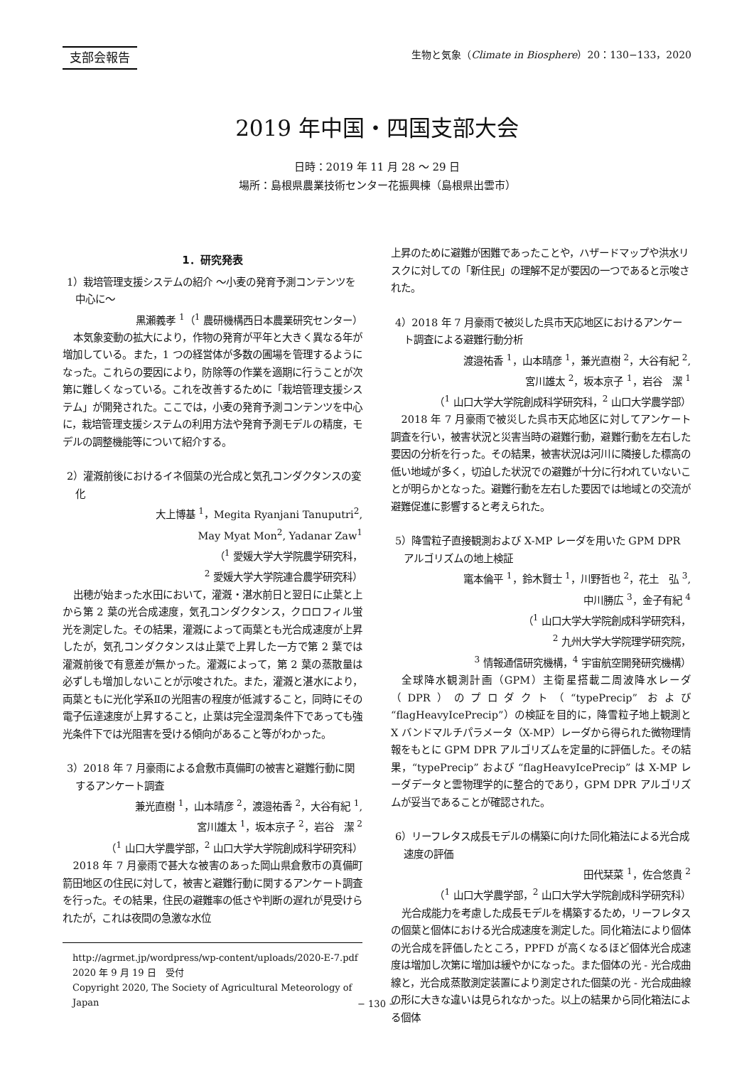支部会報告 生物と気象（Climate in Biosphere）20：130−133，2020
2019 年中国・四国支部大会
日時：2019 年 11 月 28 〜 29 日
場所：島根県農業技術センター花振興棟（島根県出雲市）
1．研究発表
1）栽培管理支援システムの紹介 〜小麦の発育予測コンテンツを中心に〜
黒瀬義孝 <sup>1</sup>（<sup>1</sup> 農研機構西日本農業研究センター）
本気象変動の拡大により，作物の発育が平年と大きく異なる年が増加している。また，1 つの経営体が多数の圃場を管理するようになった。これらの要因により，防除等の作業を適期に行うことが次第に難しくなっている。これを改善するために「栽培管理支援システム」が開発された。ここでは，小麦の発育予測コンテンツを中心に，栽培管理支援システムの利用方法や発育予測モデルの精度，モデルの調整機能等について紹介する。
2）灌漑前後におけるイネ個葉の光合成と気孔コンダクタンスの変化
大上博基 <sup>1</sup>，Megita Ryanjani Tanuputri<sup>2</sup>,
May Myat Mon<sup>2</sup>, Yadanar Zaw<sup>1</sup>
（<sup>1</sup> 愛媛大学大学院農学研究科，
<sup>2</sup> 愛媛大学大学院連合農学研究科）
出穂が始まった水田において，灌漑・湛水前日と翌日に止葉と上から第 2 葉の光合成速度，気孔コンダクタンス，クロロフィル蛍光を測定した。その結果，灌漑によって両葉とも光合成速度が上昇したが，気孔コンダクタンスは止葉で上昇した一方で第 2 葉では灌漑前後で有意差が無かった。灌漑によって，第 2 葉の蒸散量は必ずしも増加しないことが示唆された。また，灌漑と湛水により，両葉ともに光化学系Ⅱの光阻害の程度が低減すること，同時にその電子伝達速度が上昇すること，止葉は完全湿潤条件下であっても強光条件下では光阻害を受ける傾向があること等がわかった。
3）2018 年 7 月豪雨による倉敷市真備町の被害と避難行動に関するアンケート調査
兼光直樹 <sup>1</sup>，山本晴彦 <sup>2</sup>，渡邉祐香 <sup>2</sup>，大谷有紀 <sup>1</sup>,
宮川雄太 <sup>1</sup>，坂本京子 <sup>2</sup>，岩谷　潔 <sup>2</sup>
（<sup>1</sup> 山口大学農学部，<sup>2</sup> 山口大学大学院創成科学研究科）
2018 年 7 月豪雨で甚大な被害のあった岡山県倉敷市の真備町箭田地区の住民に対して，被害と避難行動に関するアンケート調査を行った。その結果，住民の避難率の低さや判断の遅れが見受けられたが，これは夜間の急激な水位
http://agrmet.jp/wordpress/wp-content/uploads/2020-E-7.pdf
2020 年 9 月 19 日　受付
Copyright 2020, The Society of Agricultural Meteorology of Japan
上昇のために避難が困難であったことや，ハザードマップや洪水リスクに対しての「新住民」の理解不足が要因の一つであると示唆された。
4）2018 年 7 月豪雨で被災した呉市天応地区におけるアンケート調査による避難行動分析
渡邉祐香 <sup>1</sup>，山本晴彦 <sup>1</sup>，兼光直樹 <sup>2</sup>，大谷有紀 <sup>2</sup>,
宮川雄太 <sup>2</sup>，坂本京子 <sup>1</sup>，岩谷　潔 <sup>1</sup>
（<sup>1</sup> 山口大学大学院創成科学研究科，<sup>2</sup> 山口大学農学部）
2018 年 7 月豪雨で被災した呉市天応地区に対してアンケート調査を行い，被害状況と災害当時の避難行動，避難行動を左右した要因の分析を行った。その結果，被害状況は河川に隣接した標高の低い地域が多く，切迫した状況での避難が十分に行われていないことが明らかとなった。避難行動を左右した要因では地域との交流が避難促進に影響すると考えられた。
5）降雪粒子直接観測および X-MP レーダを用いた GPM DPR アルゴリズムの地上検証
竃本倫平 <sup>1</sup>，鈴木賢士 <sup>1</sup>，川野哲也 <sup>2</sup>，花土　弘 <sup>3</sup>,
中川勝広 <sup>3</sup>，金子有紀 <sup>4</sup>
（<sup>1</sup> 山口大学大学院創成科学研究科，
<sup>2</sup> 九州大学大学院理学研究院，
<sup>3</sup> 情報通信研究機構，<sup>4</sup> 宇宙航空開発研究機構）
全球降水観測計画（GPM）主衛星搭載二周波降水レーダ（DPR）のプロダクト（“typePrecip” および “flagHeavyIcePrecip”）の検証を目的に，降雪粒子地上観測と X バンドマルチパラメータ（X-MP）レーダから得られた微物理情報をもとに GPM DPR アルゴリズムを定量的に評価した。その結果，“typePrecip” および “flagHeavyIcePrecip” は X-MP レーダデータと雲物理学的に整合的であり，GPM DPR アルゴリズムが妥当であることが確認された。
6）リーフレタス成長モデルの構築に向けた同化箱法による光合成速度の評価
田代栞菜 <sup>1</sup>，佐合悠貴 <sup>2</sup>
（<sup>1</sup> 山口大学農学部，<sup>2</sup> 山口大学大学院創成科学研究科）
光合成能力を考慮した成長モデルを構築するため，リーフレタスの個葉と個体における光合成速度を測定した。同化箱法により個体の光合成を評価したところ，PPFD が高くなるほど個体光合成速度は増加し次第に増加は緩やかになった。また個体の光 - 光合成曲線と，光合成蒸散測定装置により測定された個葉の光 - 光合成曲線の形に大きな違いは見られなかった。以上の結果から同化箱法による個体
− 130 −